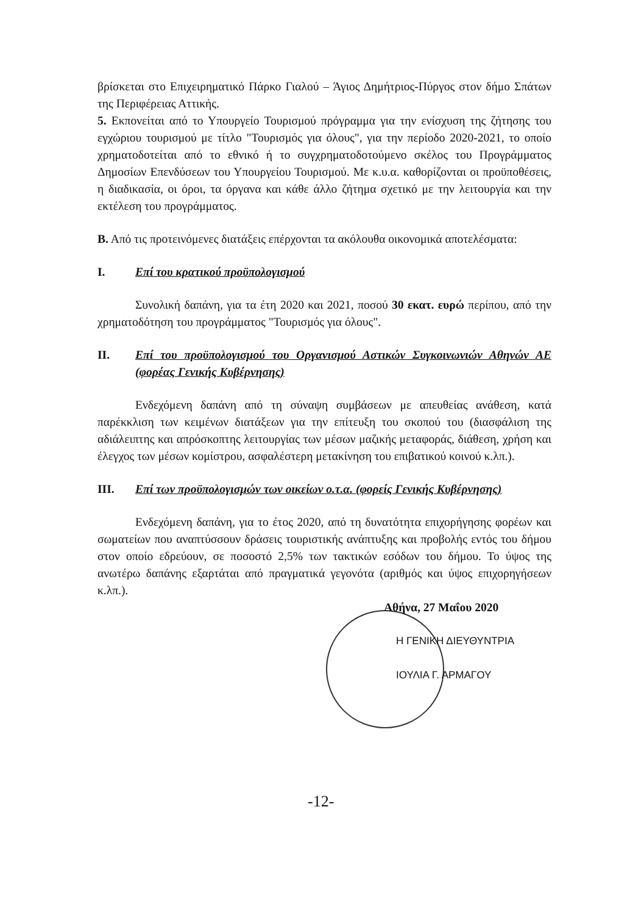βρίσκεται στο Επιχειρηματικό Πάρκο Γιαλού – Άγιος Δημήτριος-Πύργος στον δήμο Σπάτων της Περιφέρειας Αττικής.
5. Εκπονείται από το Υπουργείο Τουρισμού πρόγραμμα για την ενίσχυση της ζήτησης του εγχώριου τουρισμού με τίτλο "Τουρισμός για όλους", για την περίοδο 2020-2021, το οποίο χρηματοδοτείται από το εθνικό ή το συγχρηματοδοτούμενο σκέλος του Προγράμματος Δημοσίων Επενδύσεων του Υπουργείου Τουρισμού. Με κ.υ.α. καθορίζονται οι προϋποθέσεις, η διαδικασία, οι όροι, τα όργανα και κάθε άλλο ζήτημα σχετικό με την λειτουργία και την εκτέλεση του προγράμματος.
Β. Από τις προτεινόμενες διατάξεις επέρχονται τα ακόλουθα οικονομικά αποτελέσματα:
Ι. Επί του κρατικού προϋπολογισμού
Συνολική δαπάνη, για τα έτη 2020 και 2021, ποσού 30 εκατ. ευρώ περίπου, από την χρηματοδότηση του προγράμματος "Τουρισμός για όλους".
ΙΙ. Επί του προϋπολογισμού του Οργανισμού Αστικών Συγκοινωνιών Αθηνών ΑΕ (φορέας Γενικής Κυβέρνησης)
Ενδεχόμενη δαπάνη από τη σύναψη συμβάσεων με απευθείας ανάθεση, κατά παρέκκλιση των κειμένων διατάξεων για την επίτευξη του σκοπού του (διασφάλιση της αδιάλειπτης και απρόσκοπτης λειτουργίας των μέσων μαζικής μεταφοράς, διάθεση, χρήση και έλεγχος των μέσων κομίστρου, ασφαλέστερη μετακίνηση του επιβατικού κοινού κ.λπ.).
ΙΙΙ. Επί των προϋπολογισμών των οικείων ο.τ.α. (φορείς Γενικής Κυβέρνησης)
Ενδεχόμενη δαπάνη, για το έτος 2020, από τη δυνατότητα επιχορήγησης φορέων και σωματείων που αναπτύσσουν δράσεις τουριστικής ανάπτυξης και προβολής εντός του δήμου στον οποίο εδρεύουν, σε ποσοστό 2,5% των τακτικών εσόδων του δήμου. Το ύψος της ανωτέρω δαπάνης εξαρτάται από πραγματικά γεγονότα (αριθμός και ύψος επιχορηγήσεων κ.λπ.).
Αθήνα, 27 Μαΐου 2020
Η ΓΕΝΙΚΗ ΔΙΕΥΘΥΝΤΡΙΑ
ΙΟΥΛΙΑ Γ. ΑΡΜΑΓΟΥ
-12-